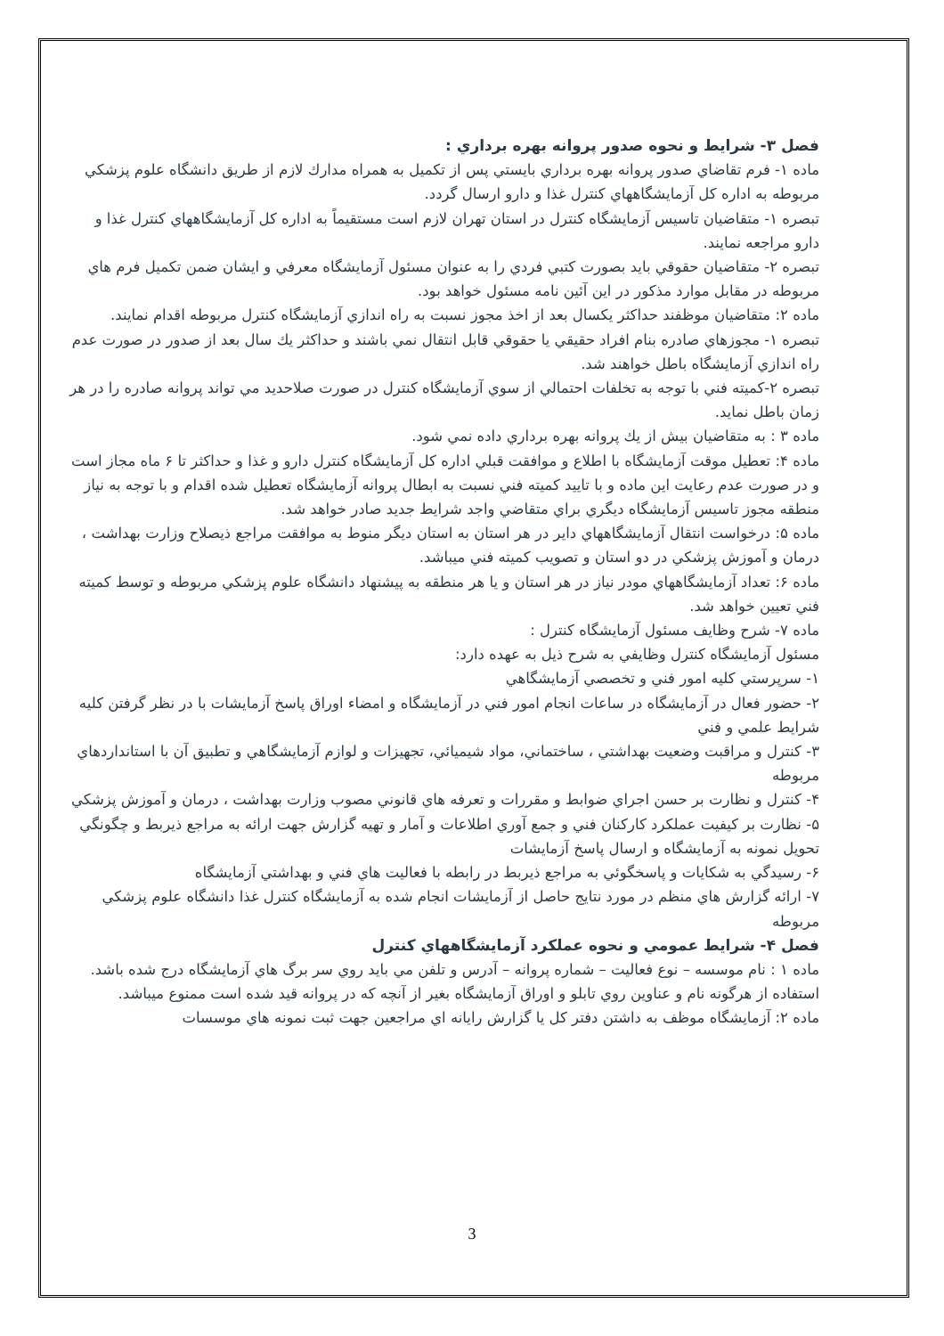فصل ۳- شرايط و نحوه صدور پروانه بهره برداري :
ماده ۱- فرم تقاضاي صدور پروانه بهره برداري بايستي پس از تكميل به همراه مدارك لازم از طريق دانشگاه علوم پزشكي
مربوطه به اداره كل آزمايشگاههاي كنترل غذا و دارو ارسال گردد.
تبصره ۱- متقاضيان تاسيس آزمايشگاه كنترل در استان تهران لازم است مستقيماً به اداره كل آزمايشگاههاي كنترل غذا و دارو مراجعه نمايند.
تبصره ۲- متقاضيان حقوقي بايد بصورت كتبي فردي را به عنوان مسئول آزمايشگاه معرفي و ايشان ضمن تكميل فرم هاي مربوطه در مقابل موارد مذكور در اين آئين نامه مسئول خواهد بود.
ماده ۲: متقاضيان موظفند حداكثر يكسال بعد از اخذ مجوز نسبت به راه اندازي آزمايشگاه كنترل مربوطه اقدام نمايند.
تبصره ۱- مجوزهاي صادره بنام افراد حقيقي يا حقوقي قابل انتقال نمي باشند و حداكثر يك سال بعد از صدور در صورت عدم
راه اندازي آزمايشگاه باطل خواهند شد.
تبصره ۲-كميته فني با توجه به تخلفات احتمالي از سوي آزمايشگاه كنترل در صورت صلاحديد مي تواند پروانه صادره را در هر زمان باطل نمايد.
ماده ۳ : به متقاضيان بيش از يك پروانه بهره برداري داده نمي شود.
ماده ۴: تعطيل موقت آزمايشگاه با اطلاع و موافقت قبلي اداره كل آزمايشگاه كنترل دارو و غذا و حداكثر تا ۶ ماه مجاز است و در صورت عدم رعايت اين ماده و با تاييد كميته فني نسبت به ابطال پروانه آزمايشگاه تعطيل شده اقدام و با توجه به نياز منطقه مجوز تاسيس آزمايشگاه ديگري براي متقاضي واجد شرايط جديد صادر خواهد شد.
ماده ۵: درخواست انتقال آزمايشگاههاي داير در هر استان به استان ديگر منوط به موافقت مراجع ذيصلاح وزارت بهداشت ،
درمان و آموزش پزشكي در دو استان و تصويب كميته فني ميباشد.
ماده ۶: تعداد آزمايشگاههاي مودر نياز در هر استان و يا هر منطقه به پيشنهاد دانشگاه علوم پزشكي مربوطه و توسط كميته فني تعيين خواهد شد.
ماده ۷- شرح وظايف مسئول آزمايشگاه كنترل :
مسئول آزمايشگاه كنترل وظايفي به شرح ذيل به عهده دارد:
۱- سرپرستي كليه امور فني و تخصصي آزمايشگاهي
۲- حضور فعال در آزمايشگاه در ساعات انجام امور فني در آزمايشگاه و امضاء اوراق پاسخ آزمايشات با در نظر گرفتن كليه شرايط علمي و فني
۳- كنترل و مراقبت وضعيت بهداشتي ، ساختماني، مواد شيميائي، تجهيزات و لوازم آزمايشگاهي و تطبيق آن با استانداردهاي مربوطه
۴- كنترل و نظارت بر حسن اجراي ضوابط و مقررات و تعرفه هاي قانوني مصوب وزارت بهداشت ، درمان و آموزش پزشكي
۵- نظارت بر كيفيت عملكرد كاركنان فني و جمع آوري اطلاعات و آمار و تهيه گزارش جهت ارائه به مراجع ذيربط و چگونگي تحويل نمونه به آزمايشگاه و ارسال پاسخ آزمايشات
۶- رسيدگي به شكايات و پاسخگوئي به مراجع ذيربط در رابطه با فعاليت هاي فني و بهداشتي آزمايشگاه
۷- ارائه گزارش هاي منظم در مورد نتايج حاصل از آزمايشات انجام شده به آزمايشگاه كنترل غذا دانشگاه علوم پزشكي مربوطه
فصل ۴- شرايط عمومي و نحوه عملكرد آزمايشگاههاي كنترل
ماده ۱ : نام موسسه – نوع فعاليت – شماره پروانه – آدرس و تلفن مي بايد روي سر برگ هاي آزمايشگاه درج شده باشد. استفاده از هرگونه نام و عناوين روي تابلو و اوراق آزمايشگاه بغير از آنچه كه در پروانه قيد شده است ممنوع ميباشد.
ماده ۲: آزمايشگاه موظف به داشتن دفتر كل يا گزارش رايانه اي مراجعين جهت ثبت نمونه هاي موسسات
3